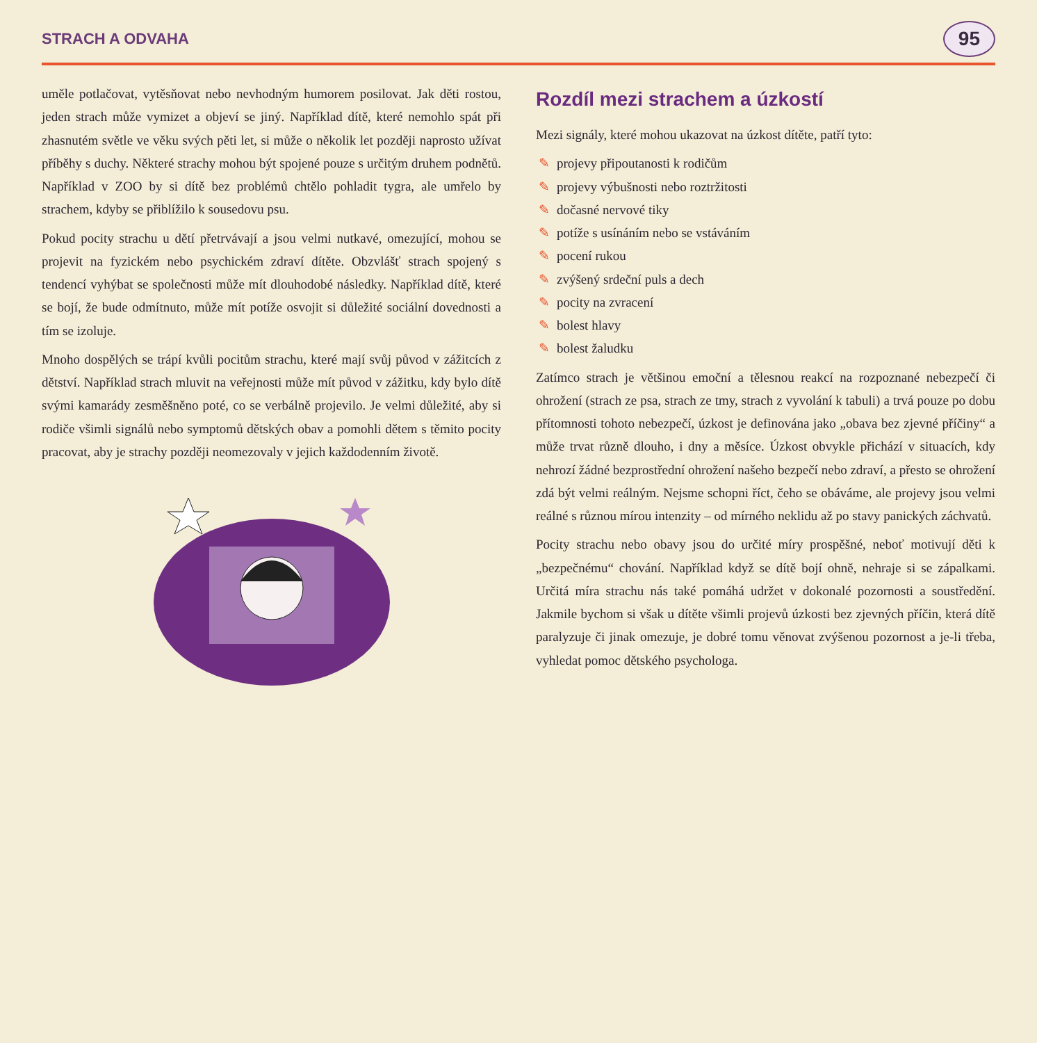STRACH A ODVAHA 95
uměle potlačovat, vytěsňovat nebo nevhodným humorem posilovat. Jak děti rostou, jeden strach může vymizet a objeví se jiný. Například dítě, které nemohlo spát při zhasnutém světle ve věku svých pěti let, si může o několik let později naprosto užívat příběhy s duchy. Některé strachy mohou být spojené pouze s určitým druhem podnětů. Například v ZOO by si dítě bez problémů chtělo pohladit tygra, ale umřelo by strachem, kdyby se přiblížilo k sousedovu psu.
Pokud pocity strachu u dětí přetrvávají a jsou velmi nutkavé, omezující, mohou se projevit na fyzickém nebo psychickém zdraví dítěte. Obzvlášť strach spojený s tendencí vyhýbat se společnosti může mít dlouhodobé následky. Například dítě, které se bojí, že bude odmítnuto, může mít potíže osvojit si důležité sociální dovednosti a tím se izoluje.
Mnoho dospělých se trápí kvůli pocitům strachu, které mají svůj původ v zážitcích z dětství. Například strach mluvit na veřejnosti může mít původ v zážitku, kdy bylo dítě svými kamarády zesměšněno poté, co se verbálně projevilo. Je velmi důležité, aby si rodiče všimli signálů nebo symptomů dětských obav a pomohli dětem s těmito pocity pracovat, aby je strachy později neomezovaly v jejich každodenním životě.
Rozdíl mezi strachem a úzkostí
Mezi signály, které mohou ukazovat na úzkost dítěte, patří tyto:
✎ projevy připoutanosti k rodičům
✎ projevy výbušnosti nebo roztržitosti
✎ dočasné nervové tiky
✎ potíže s usínáním nebo se vstáváním
✎ pocení rukou
✎ zvýšený srdeční puls a dech
✎ pocity na zvracení
✎ bolest hlavy
✎ bolest žaludku
Zatímco strach je většinou emoční a tělesnou reakcí na rozpoznané nebezpečí či ohrožení (strach ze psa, strach ze tmy, strach z vyvolání k tabuli) a trvá pouze po dobu přítomnosti tohoto nebezpečí, úzkost je definována jako „obava bez zjevné příčiny“ a může trvat různě dlouho, i dny a měsíce. Úzkost obvykle přichází v situacích, kdy nehrozí žádné bezprostřední ohrožení našeho bezpečí nebo zdraví, a přesto se ohrožení zdá být velmi reálným. Nejsme schopni říct, čeho se obáváme, ale projevy jsou velmi reálné s různou mírou intenzity – od mírného neklidu až po stavy panických záchvatů.
Pocity strachu nebo obavy jsou do určité míry prospěšné, neboť motivují děti k „bezpečnému“ chování. Například když se dítě bojí ohně, nehraje si se zápalkami. Určitá míra strachu nás také pomáhá udržet v dokonalé pozornosti a soustředění. Jakmile bychom si však u dítěte všimli projevů úzkosti bez zjevných příčin, která dítě paralyzuje či jinak omezuje, je dobré tomu věnovat zvýšenou pozornost a je-li třeba, vyhledat pomoc dětského psychologa.